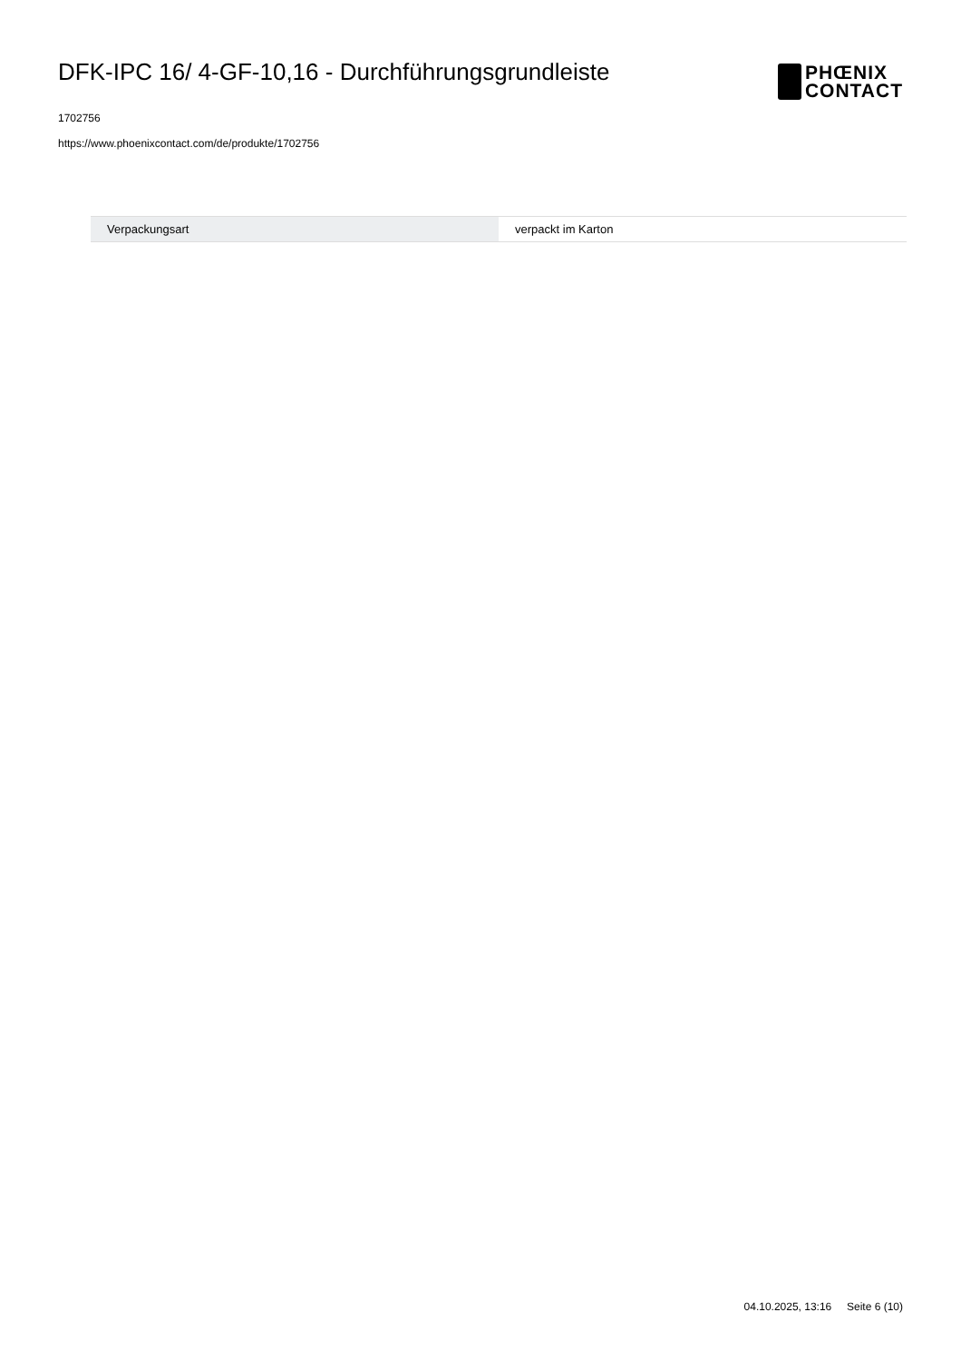DFK-IPC 16/ 4-GF-10,16 - Durchführungsgrundleiste
1702756
https://www.phoenixcontact.com/de/produkte/1702756
PHŒNIX
CONTACT
| Verpackungsart | verpackt im Karton |
04.10.2025, 13:16 Seite 6 (10)